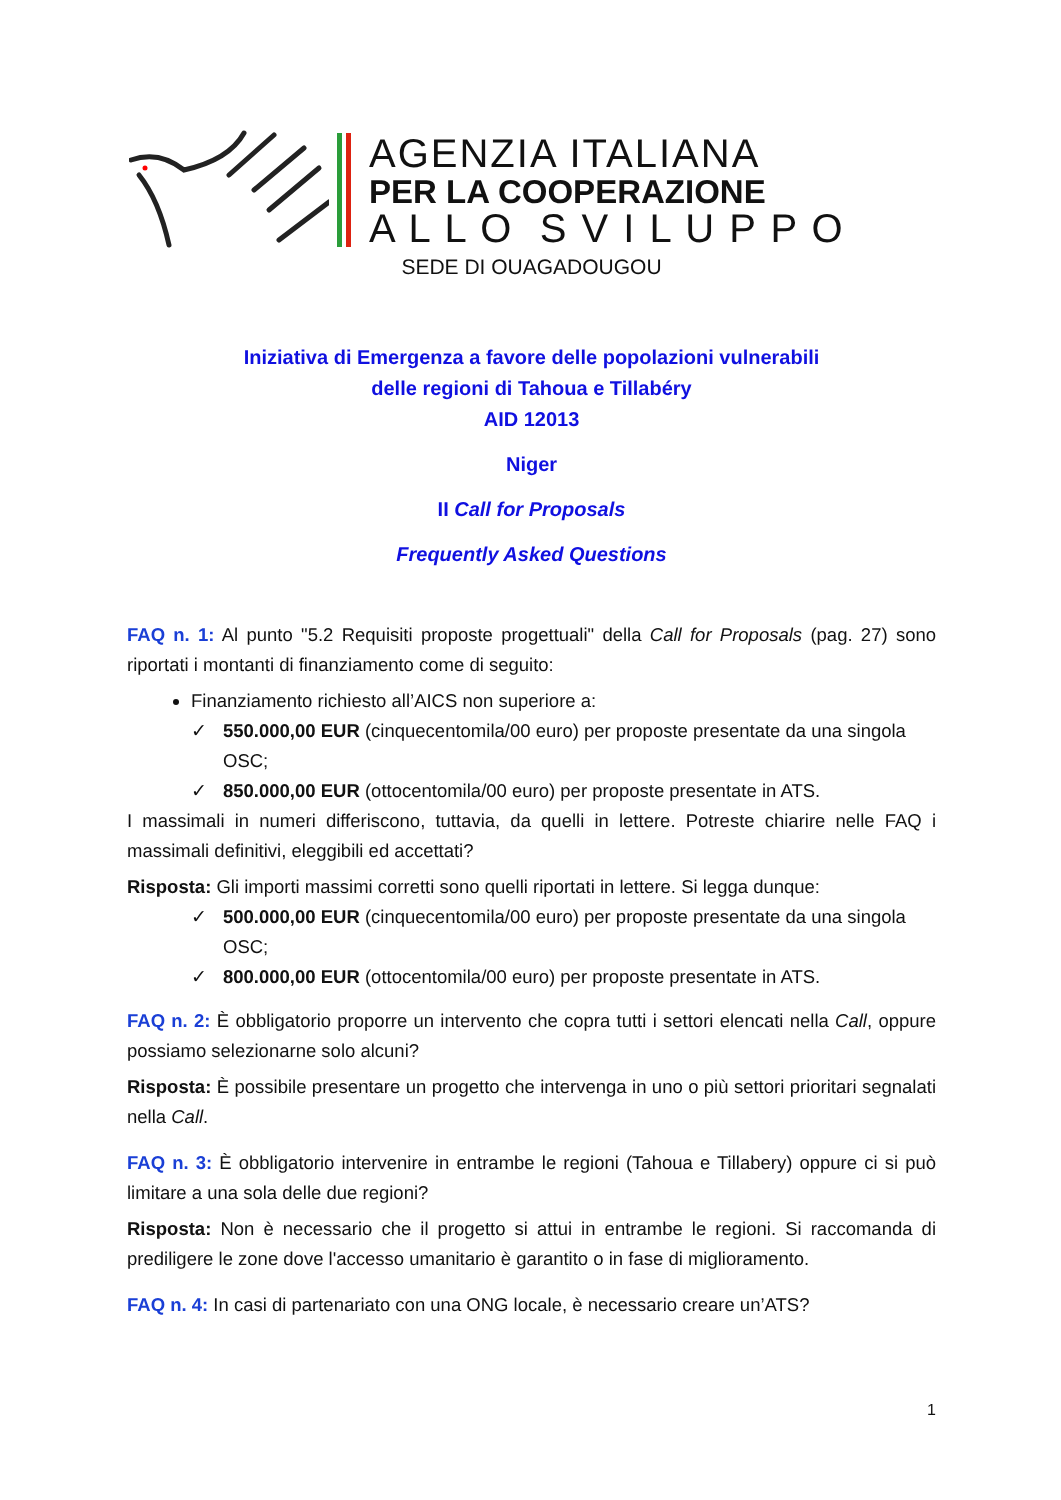AGENZIA ITALIANA
PER LA COOPERAZIONE
A L L O S V I L U P P O
SEDE DI OUAGADOUGOU
Iniziativa di Emergenza a favore delle popolazioni vulnerabili
delle regioni di Tahoua e Tillabéry
AID 12013
Niger
II Call for Proposals
Frequently Asked Questions
FAQ n. 1: Al punto "5.2 Requisiti proposte progettuali" della Call for Proposals (pag. 27) sono riportati i montanti di finanziamento come di seguito:
Finanziamento richiesto all’AICS non superiore a:
✓ 550.000,00 EUR (cinquecentomila/00 euro) per proposte presentate da una singola OSC;
✓ 850.000,00 EUR (ottocentomila/00 euro) per proposte presentate in ATS.
I massimali in numeri differiscono, tuttavia, da quelli in lettere. Potreste chiarire nelle FAQ i massimali definitivi, eleggibili ed accettati?
Risposta: Gli importi massimi corretti sono quelli riportati in lettere. Si legga dunque:
✓ 500.000,00 EUR (cinquecentomila/00 euro) per proposte presentate da una singola OSC;
✓ 800.000,00 EUR (ottocentomila/00 euro) per proposte presentate in ATS.
FAQ n. 2: È obbligatorio proporre un intervento che copra tutti i settori elencati nella Call, oppure possiamo selezionarne solo alcuni?
Risposta: È possibile presentare un progetto che intervenga in uno o più settori prioritari segnalati nella Call.
FAQ n. 3: È obbligatorio intervenire in entrambe le regioni (Tahoua e Tillabery) oppure ci si può limitare a una sola delle due regioni?
Risposta: Non è necessario che il progetto si attui in entrambe le regioni. Si raccomanda di prediligere le zone dove l'accesso umanitario è garantito o in fase di miglioramento.
FAQ n. 4: In casi di partenariato con una ONG locale, è necessario creare un’ATS?
1